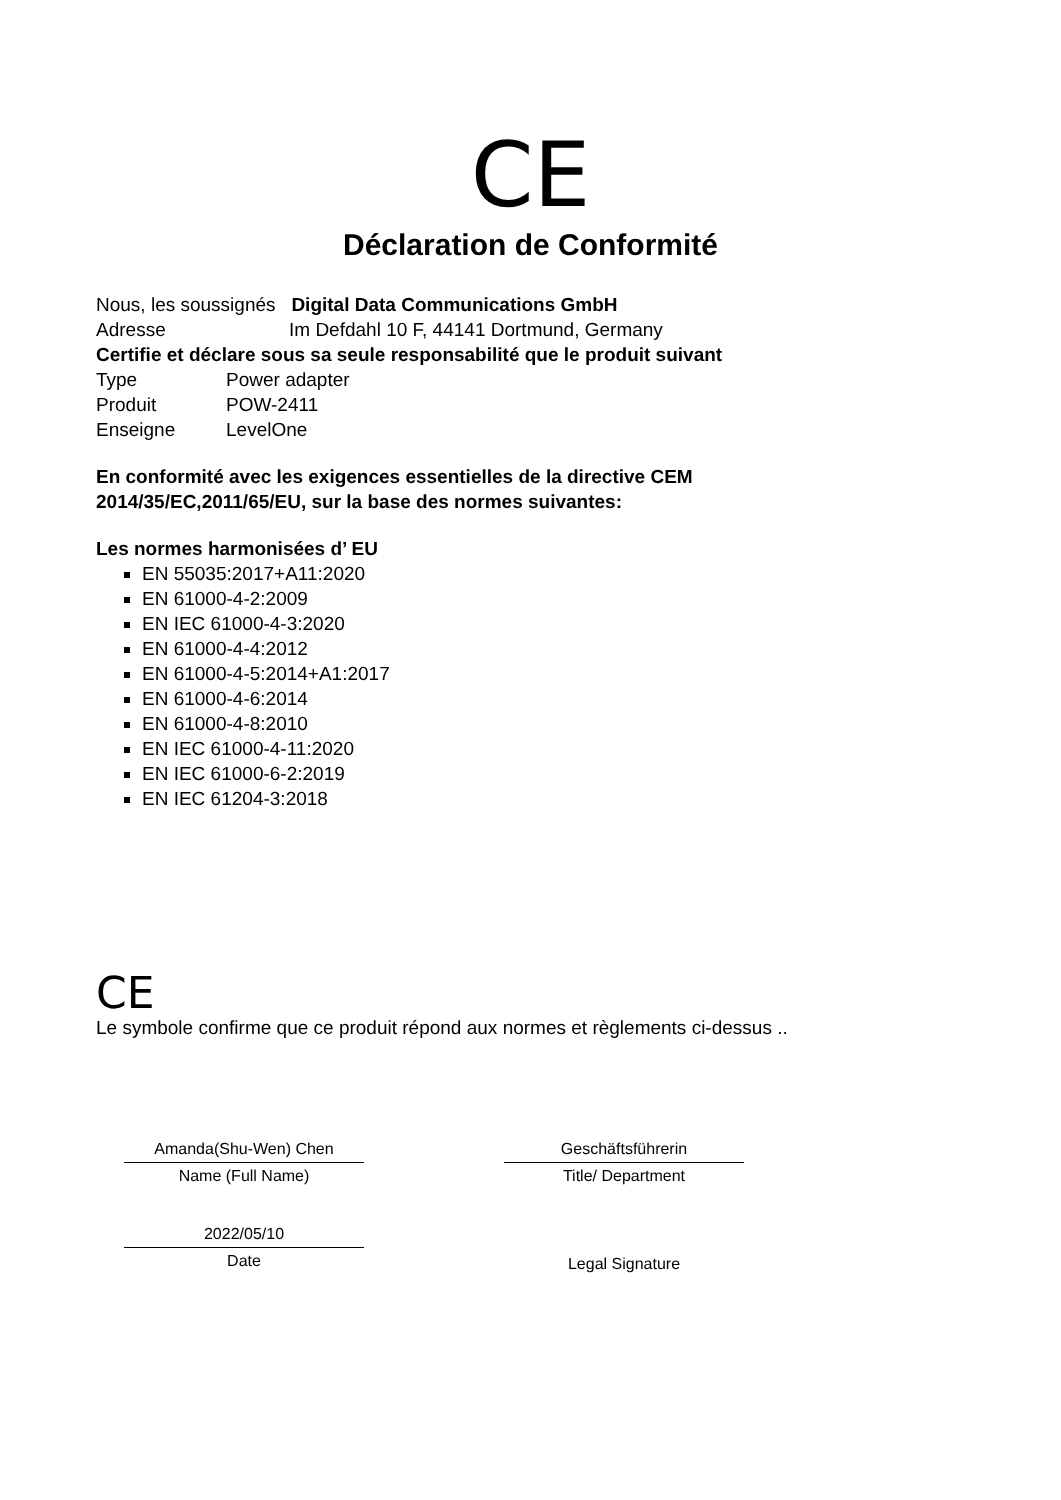CE
Déclaration de Conformité
Nous, les soussignés Digital Data Communications GmbH
Adresse Im Defdahl 10 F, 44141 Dortmund, Germany
Certifie et déclare sous sa seule responsabilité que le produit suivant
Type Power adapter
Produit POW-2411
Enseigne LevelOne
En conformité avec les exigences essentielles de la directive CEM
2014/35/EC,2011/65/EU, sur la base des normes suivantes:
Les normes harmonisées d’ EU
EN 55035:2017+A11:2020
EN 61000-4-2:2009
EN IEC 61000-4-3:2020
EN 61000-4-4:2012
EN 61000-4-5:2014+A1:2017
EN 61000-4-6:2014
EN 61000-4-8:2010
EN IEC 61000-4-11:2020
EN IEC 61000-6-2:2019
EN IEC 61204-3:2018
CE
Le symbole confirme que ce produit répond aux normes et règlements ci-dessus ..
Amanda(Shu-Wen) Chen
Name (Full Name)
2022/05/10
Date
Geschäftsführerin
Title/ Department
Legal Signature